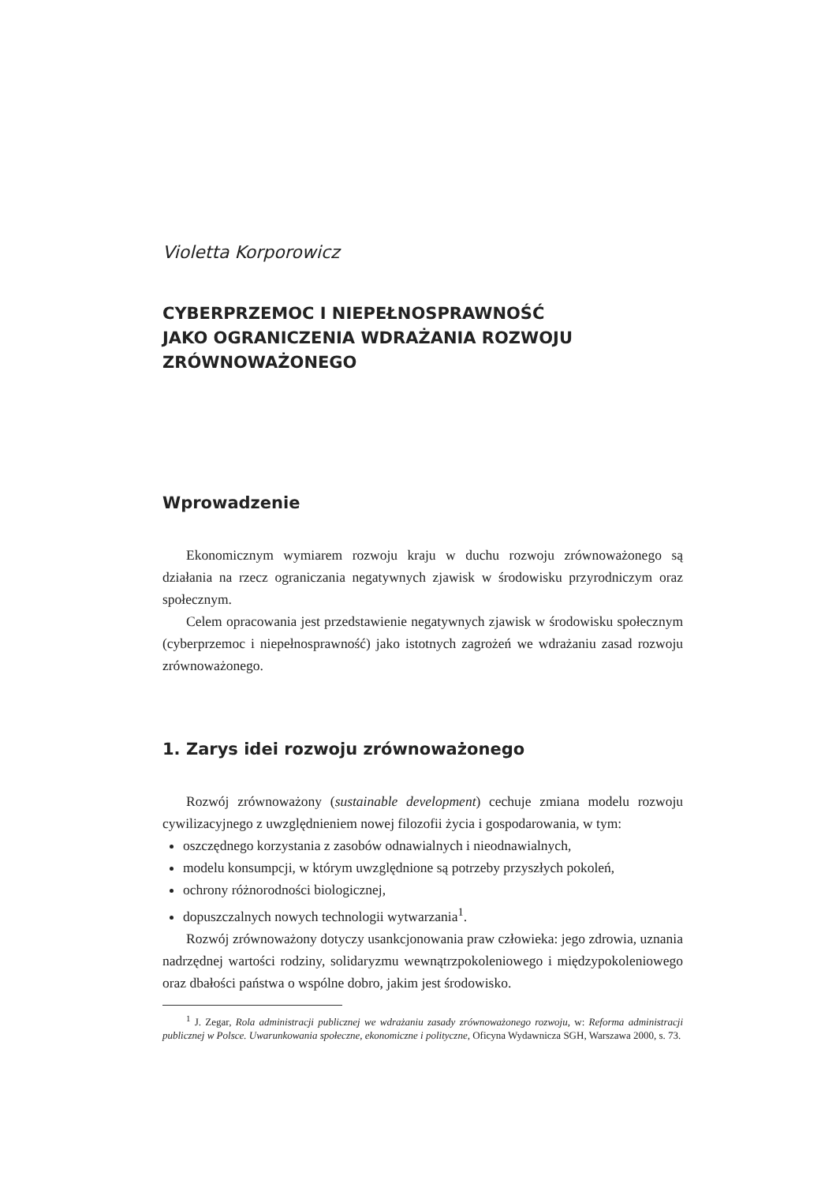Violetta Korporowicz
CYBERPRZEMOC I NIEPEŁNOSPRAWNOŚĆ
JAKO OGRANICZENIA WDRAŻANIA ROZWOJU
ZRÓWNOWAŻONEGO
Wprowadzenie
Ekonomicznym wymiarem rozwoju kraju w duchu rozwoju zrównoważonego są działania na rzecz ograniczania negatywnych zjawisk w środowisku przyrodniczym oraz społecznym.
Celem opracowania jest przedstawienie negatywnych zjawisk w środowisku społecznym (cyberprzemoc i niepełnosprawność) jako istotnych zagrożeń we wdrażaniu zasad rozwoju zrównoważonego.
1. Zarys idei rozwoju zrównoważonego
Rozwój zrównoważony (sustainable development) cechuje zmiana modelu rozwoju cywilizacyjnego z uwzględnieniem nowej filozofii życia i gospodarowania, w tym:
oszczędnego korzystania z zasobów odnawialnych i nieodnawialnych,
modelu konsumpcji, w którym uwzględnione są potrzeby przyszłych pokoleń,
ochrony różnorodności biologicznej,
dopuszczalnych nowych technologii wytwarzania<sup>1</sup>.
Rozwój zrównoważony dotyczy usankcjonowania praw człowieka: jego zdrowia, uznania nadrzędnej wartości rodziny, solidaryzmu wewnątrzpokoleniowego i międzypokoleniowego oraz dbałości państwa o wspólne dobro, jakim jest środowisko.
<sup>1</sup> J. Zegar, Rola administracji publicznej we wdrażaniu zasady zrównoważonego rozwoju, w: Reforma administracji publicznej w Polsce. Uwarunkowania społeczne, ekonomiczne i polityczne, Oficyna Wydawnicza SGH, Warszawa 2000, s. 73.